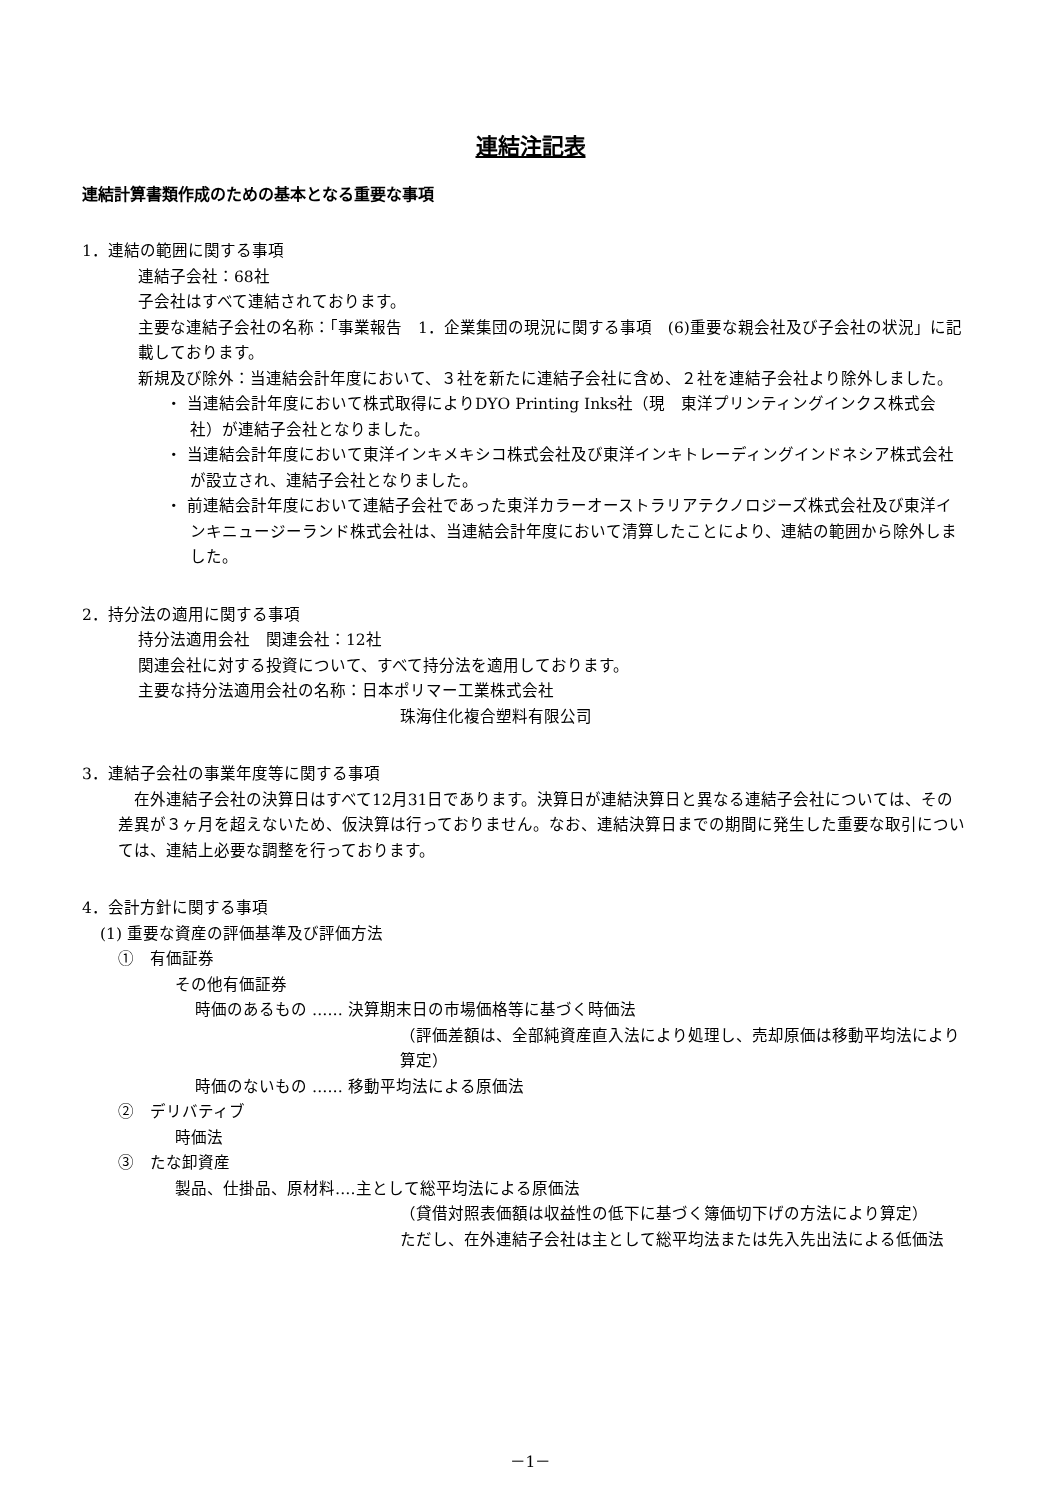連結注記表
連結計算書類作成のための基本となる重要な事項
1．連結の範囲に関する事項
連結子会社：68社
子会社はすべて連結されております。
主要な連結子会社の名称：「事業報告　1．企業集団の現況に関する事項　(6)重要な親会社及び子会社の状況」に記載しております。
新規及び除外：当連結会計年度において、３社を新たに連結子会社に含め、２社を連結子会社より除外しました。
・ 当連結会計年度において株式取得によりDYO Printing Inks社（現　東洋プリンティングインクス株式会社）が連結子会社となりました。
・ 当連結会計年度において東洋インキメキシコ株式会社及び東洋インキトレーディングインドネシア株式会社が設立され、連結子会社となりました。
・ 前連結会計年度において連結子会社であった東洋カラーオーストラリアテクノロジーズ株式会社及び東洋インキニュージーランド株式会社は、当連結会計年度において清算したことにより、連結の範囲から除外しました。
2．持分法の適用に関する事項
持分法適用会社　関連会社：12社
関連会社に対する投資について、すべて持分法を適用しております。
主要な持分法適用会社の名称：日本ポリマー工業株式会社
珠海住化複合塑料有限公司
3．連結子会社の事業年度等に関する事項
　在外連結子会社の決算日はすべて12月31日であります。決算日が連結決算日と異なる連結子会社については、その差異が３ヶ月を超えないため、仮決算は行っておりません。なお、連結決算日までの期間に発生した重要な取引については、連結上必要な調整を行っております。
4．会計方針に関する事項
(1) 重要な資産の評価基準及び評価方法
①　有価証券
その他有価証券
時価のあるもの ‥‥‥ 決算期末日の市場価格等に基づく時価法
（評価差額は、全部純資産直入法により処理し、売却原価は移動平均法により算定）
時価のないもの ‥‥‥ 移動平均法による原価法
②　デリバティブ
時価法
③　たな卸資産
製品、仕掛品、原材料‥‥主として総平均法による原価法
（貸借対照表価額は収益性の低下に基づく簿価切下げの方法により算定）
ただし、在外連結子会社は主として総平均法または先入先出法による低価法
－1－